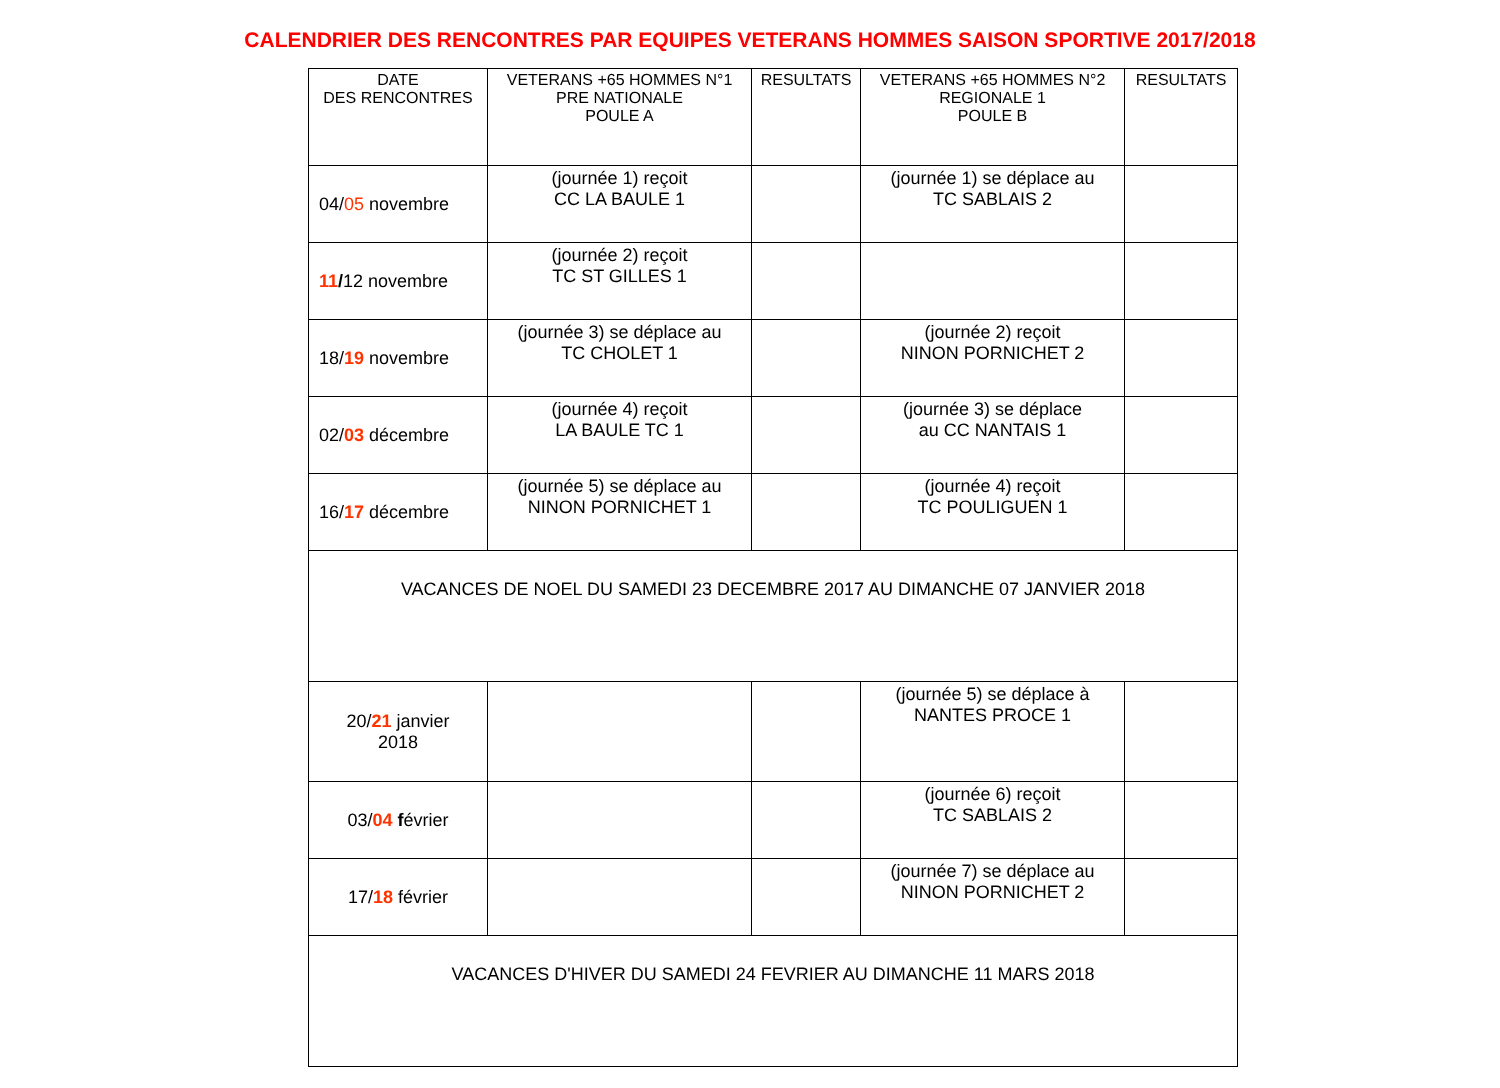CALENDRIER DES RENCONTRES PAR EQUIPES VETERANS HOMMES SAISON SPORTIVE 2017/2018
| DATE DES RENCONTRES | VETERANS +65 HOMMES N°1 PRE NATIONALE POULE A | RESULTATS | VETERANS +65 HOMMES N°2 REGIONALE 1 POULE B | RESULTATS |
| --- | --- | --- | --- | --- |
| 04/ 05 novembre | (journée 1) reçoit CC LA BAULE 1 | | (journée 1) se déplace au TC SABLAIS 2 | |
| 11 / 12 novembre | (journée 2) reçoit TC ST GILLES 1 | | | |
| 18/ 19 novembre | (journée 3) se déplace au TC CHOLET 1 | | (journée 2) reçoit NINON PORNICHET 2 | |
| 02/ 03 décembre | (journée 4) reçoit LA BAULE TC 1 | | (journée 3) se déplace au CC NANTAIS 1 | |
| 16/ 17 décembre | (journée 5) se déplace au NINON PORNICHET 1 | | (journée 4) reçoit TC POULIGUEN 1 | |
| VACANCES DE NOEL DU SAMEDI 23 DECEMBRE 2017 AU DIMANCHE 07 JANVIER 2018 | | | | |
| 20/ 21 janvier 2018 | | | (journée 5) se déplace à NANTES PROCE 1 | |
| 03/ 04 f évrier | | | (journée 6) reçoit TC SABLAIS 2 | |
| 17/ 18 février | | | (journée 7) se déplace au NINON PORNICHET 2 | |
| VACANCES D'HIVER DU SAMEDI 24 FEVRIER AU DIMANCHE 11 MARS 2018 | | | | |